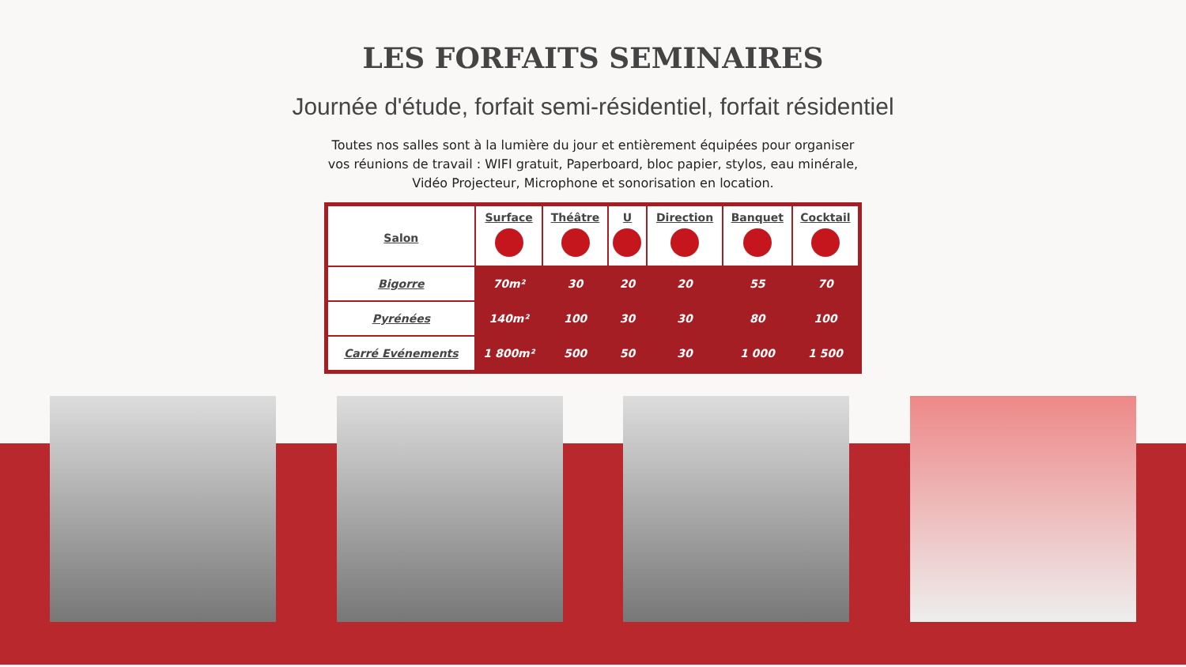LES FORFAITS SEMINAIRES
Journée d'étude, forfait semi-résidentiel, forfait résidentiel
Toutes nos salles sont à la lumière du jour et entièrement équipées pour organiser vos réunions de travail : WIFI gratuit, Paperboard, bloc papier, stylos, eau minérale, Vidéo Projecteur, Microphone et sonorisation en location.
| Salon | Surface | Théâtre | U | Direction | Banquet | Cocktail |
| --- | --- | --- | --- | --- | --- | --- |
| Bigorre | 70m² | 30 | 20 | 20 | 55 | 70 |
| Pyrénées | 140m² | 100 | 30 | 30 | 80 | 100 |
| Carré Evénements | 1 800m² | 500 | 50 | 30 | 1 000 | 1 500 |